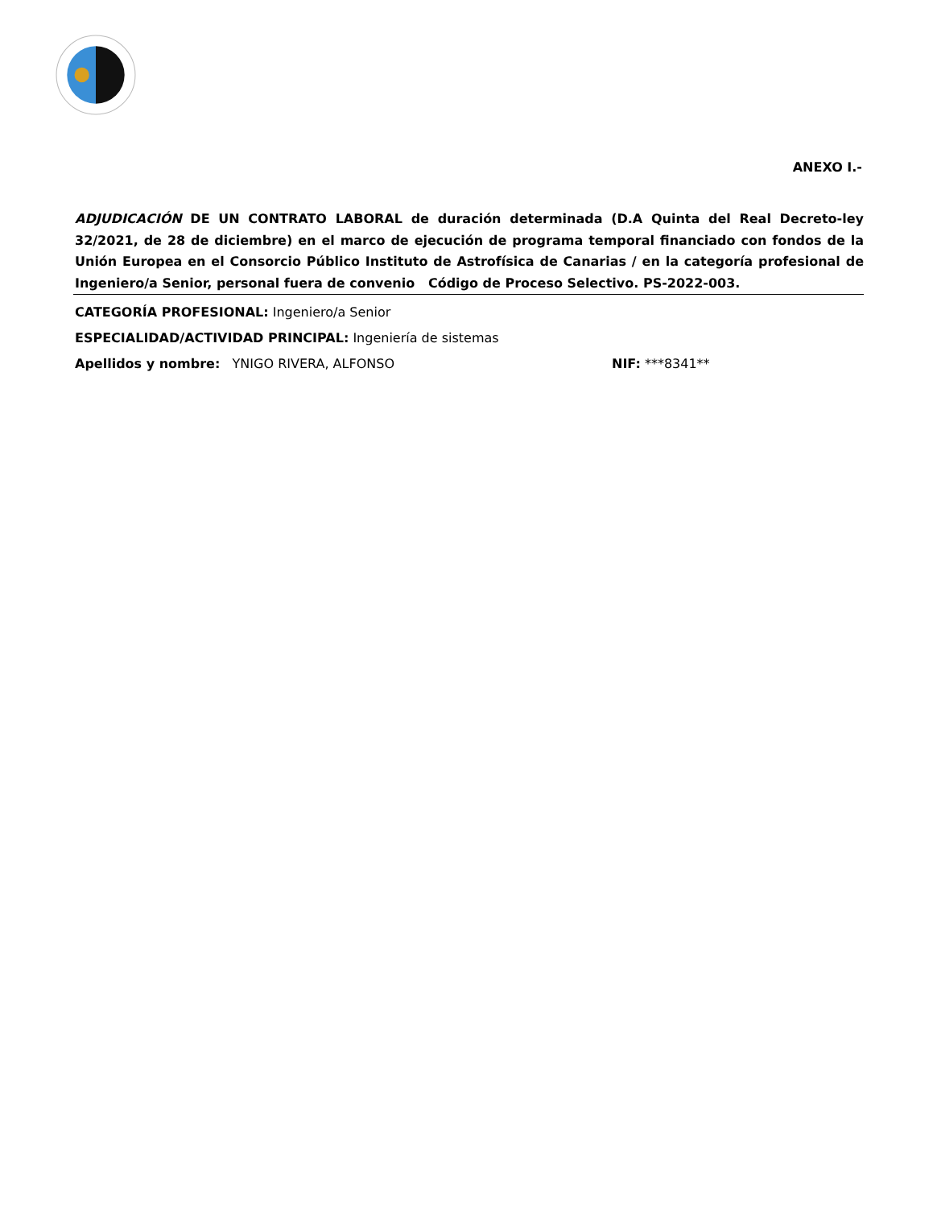ANEXO I.-
ADJUDICACIÓN DE UN CONTRATO LABORAL de duración determinada (D.A Quinta del Real Decreto-ley 32/2021, de 28 de diciembre) en el marco de ejecución de programa temporal financiado con fondos de la Unión Europea en el Consorcio Público Instituto de Astrofísica de Canarias / en la categoría profesional de Ingeniero/a Senior, personal fuera de convenio Código de Proceso Selectivo. PS-2022-003.
CATEGORÍA PROFESIONAL: Ingeniero/a Senior
ESPECIALIDAD/ACTIVIDAD PRINCIPAL: Ingeniería de sistemas
Apellidos y nombre: YNIGO RIVERA, ALFONSO NIF: ***8341**